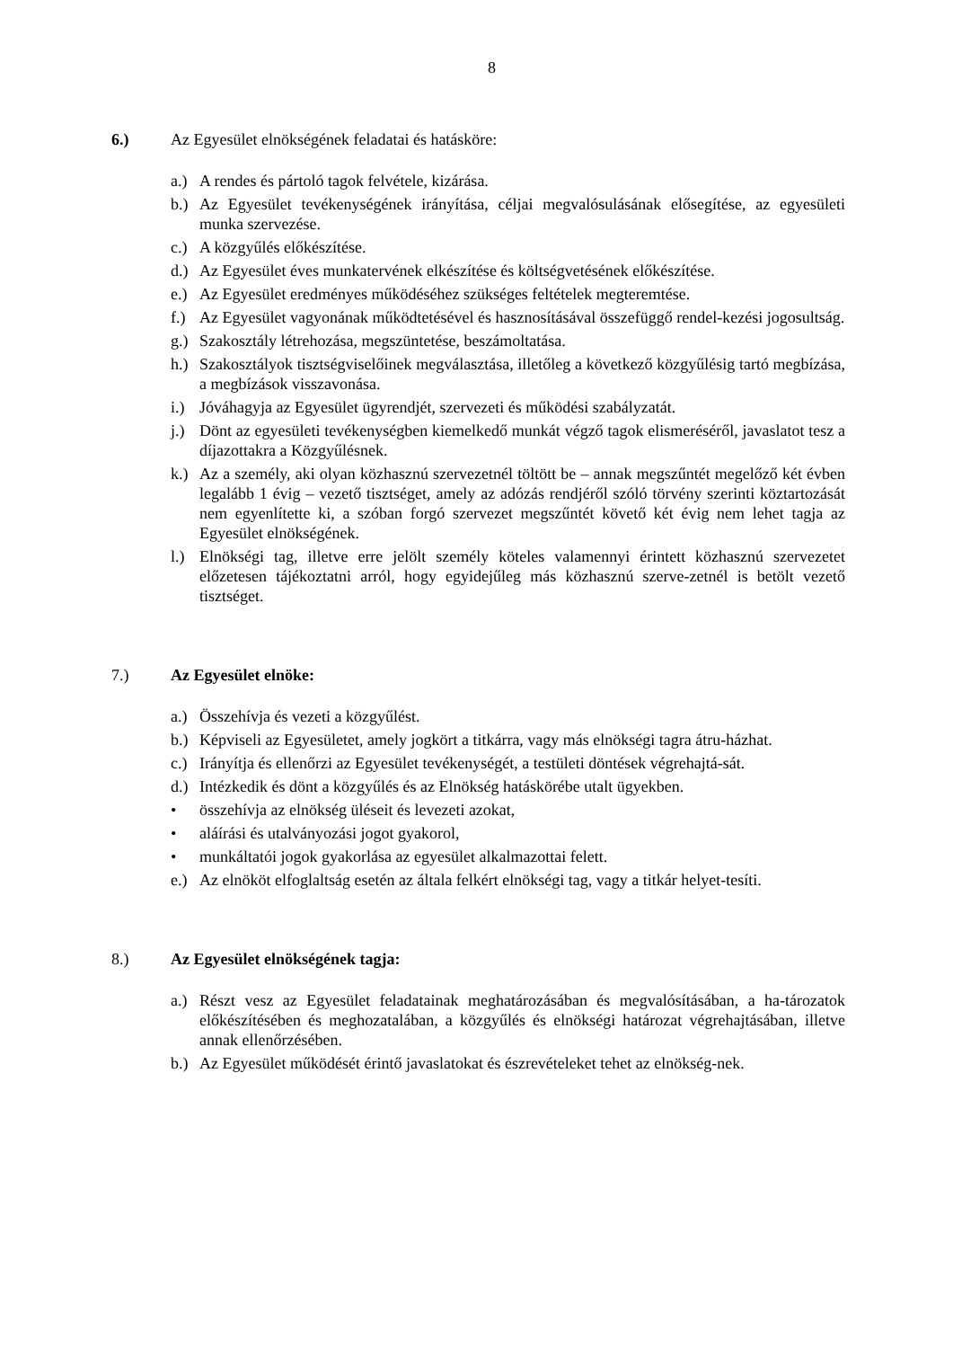8
6.) Az Egyesület elnökségének feladatai és hatásköre:
a.) A rendes és pártoló tagok felvétele, kizárása.
b.) Az Egyesület tevékenységének irányítása, céljai megvalósulásának elősegítése, az egyesületi munka szervezése.
c.) A közgyűlés előkészítése.
d.) Az Egyesület éves munkatervének elkészítése és költségvetésének előkészítése.
e.) Az Egyesület eredményes működéséhez szükséges feltételek megteremtése.
f.) Az Egyesület vagyonának működtetésével és hasznosításával összefüggő rendel-kezési jogosultság.
g.) Szakosztály létrehozása, megszüntetése, beszámoltatása.
h.) Szakosztályok tisztségviselőinek megválasztása, illetőleg a következő közgyűlésig tartó megbízása, a megbízások visszavonása.
i.) Jóváhagyja az Egyesület ügyrendjét, szervezeti és működési szabályzatát.
j.) Dönt az egyesületi tevékenységben kiemelkedő munkát végző tagok elismeréséről, javaslatot tesz a díjazottakra a Közgyűlésnek.
k.) Az a személy, aki olyan közhasznú szervezetnél töltött be – annak megszűntét megelőző két évben legalább 1 évig – vezető tisztséget, amely az adózás rendjéről szóló törvény szerinti köztartozását nem egyenlítette ki, a szóban forgó szervezet megszűntét követő két évig nem lehet tagja az Egyesület elnökségének.
l.) Elnökségi tag, illetve erre jelölt személy köteles valamennyi érintett közhasznú szervezetet előzetesen tájékoztatni arról, hogy egyidejűleg más közhasznú szerve-zetnél is betölt vezető tisztséget.
7.) Az Egyesület elnöke:
a.) Összehívja és vezeti a közgyűlést.
b.) Képviseli az Egyesületet, amely jogkört a titkárra, vagy más elnökségi tagra átru-házhat.
c.) Irányítja és ellenőrzi az Egyesület tevékenységét, a testületi döntések végrehajtá-sát.
d.) Intézkedik és dönt a közgyűlés és az Elnökség hatáskörébe utalt ügyekben.
• összehívja az elnökség üléseit és levezeti azokat,
• aláírási és utalványozási jogot gyakorol,
• munkáltatói jogok gyakorlása az egyesület alkalmazottai felett.
e.) Az elnököt elfoglaltság esetén az általa felkért elnökségi tag, vagy a titkár helyet-tesíti.
8.) Az Egyesület elnökségének tagja:
a.) Részt vesz az Egyesület feladatainak meghatározásában és megvalósításában, a ha-tározatok előkészítésében és meghozatalában, a közgyűlés és elnökségi határozat végrehajtásában, illetve annak ellenőrzésében.
b.) Az Egyesület működését érintő javaslatokat és észrevételeket tehet az elnökség-nek.